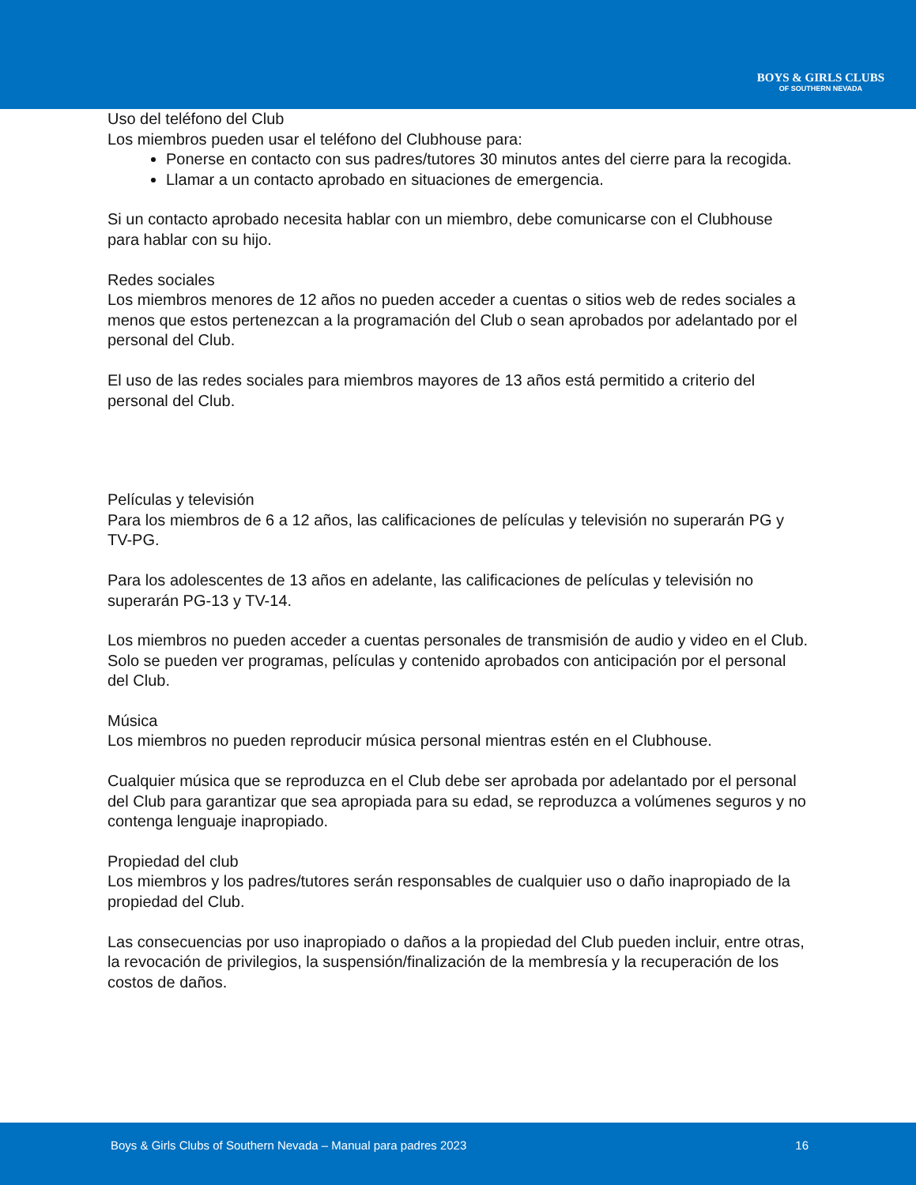BOYS & GIRLS CLUBS
OF SOUTHERN NEVADA
Uso del teléfono del Club
Los miembros pueden usar el teléfono del Clubhouse para:
Ponerse en contacto con sus padres/tutores 30 minutos antes del cierre para la recogida.
Llamar a un contacto aprobado en situaciones de emergencia.
Si un contacto aprobado necesita hablar con un miembro, debe comunicarse con el Clubhouse para hablar con su hijo.
Redes sociales
Los miembros menores de 12 años no pueden acceder a cuentas o sitios web de redes sociales a menos que estos pertenezcan a la programación del Club o sean aprobados por adelantado por el personal del Club.
El uso de las redes sociales para miembros mayores de 13 años está permitido a criterio del personal del Club.
Películas y televisión
Para los miembros de 6 a 12 años, las calificaciones de películas y televisión no superarán PG y TV-PG.
Para los adolescentes de 13 años en adelante, las calificaciones de películas y televisión no superarán PG-13 y TV-14.
Los miembros no pueden acceder a cuentas personales de transmisión de audio y video en el Club. Solo se pueden ver programas, películas y contenido aprobados con anticipación por el personal del Club.
Música
Los miembros no pueden reproducir música personal mientras estén en el Clubhouse.
Cualquier música que se reproduzca en el Club debe ser aprobada por adelantado por el personal del Club para garantizar que sea apropiada para su edad, se reproduzca a volúmenes seguros y no contenga lenguaje inapropiado.
Propiedad del club
Los miembros y los padres/tutores serán responsables de cualquier uso o daño inapropiado de la propiedad del Club.
Las consecuencias por uso inapropiado o daños a la propiedad del Club pueden incluir, entre otras, la revocación de privilegios, la suspensión/finalización de la membresía y la recuperación de los costos de daños.
Boys & Girls Clubs of Southern Nevada – Manual para padres 2023 16